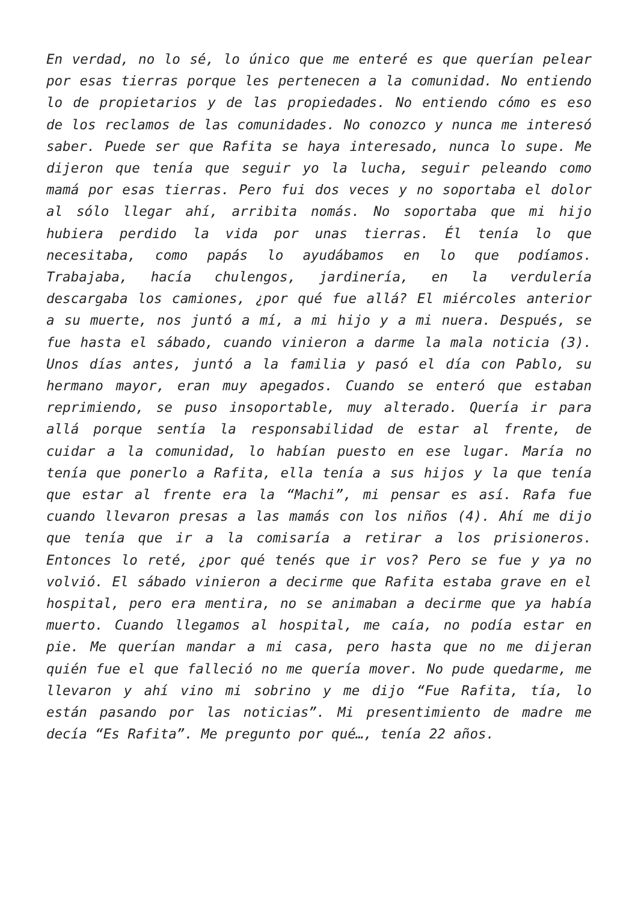En verdad, no lo sé, lo único que me enteré es que querían pelear por esas tierras porque les pertenecen a la comunidad. No entiendo lo de propietarios y de las propiedades. No entiendo cómo es eso de los reclamos de las comunidades. No conozco y nunca me interesó saber. Puede ser que Rafita se haya interesado, nunca lo supe. Me dijeron que tenía que seguir yo la lucha, seguir peleando como mamá por esas tierras. Pero fui dos veces y no soportaba el dolor al sólo llegar ahí, arribita nomás. No soportaba que mi hijo hubiera perdido la vida por unas tierras. Él tenía lo que necesitaba, como papás lo ayudábamos en lo que podíamos. Trabajaba, hacía chulengos, jardinería, en la verdulería descargaba los camiones, ¿por qué fue allá? El miércoles anterior a su muerte, nos juntó a mí, a mi hijo y a mi nuera. Después, se fue hasta el sábado, cuando vinieron a darme la mala noticia (3). Unos días antes, juntó a la familia y pasó el día con Pablo, su hermano mayor, eran muy apegados. Cuando se enteró que estaban reprimiendo, se puso insoportable, muy alterado. Quería ir para allá porque sentía la responsabilidad de estar al frente, de cuidar a la comunidad, lo habían puesto en ese lugar. María no tenía que ponerlo a Rafita, ella tenía a sus hijos y la que tenía que estar al frente era la “Machi”, mi pensar es así. Rafa fue cuando llevaron presas a las mamás con los niños (4). Ahí me dijo que tenía que ir a la comisaría a retirar a los prisioneros. Entonces lo reté, ¿por qué tenés que ir vos? Pero se fue y ya no volvió. El sábado vinieron a decirme que Rafita estaba grave en el hospital, pero era mentira, no se animaban a decirme que ya había muerto. Cuando llegamos al hospital, me caía, no podía estar en pie. Me querían mandar a mi casa, pero hasta que no me dijeran quién fue el que falleció no me quería mover. No pude quedarme, me llevaron y ahí vino mi sobrino y me dijo “Fue Rafita, tía, lo están pasando por las noticias”. Mi presentimiento de madre me decía “Es Rafita”. Me pregunto por qué…, tenía 22 años.